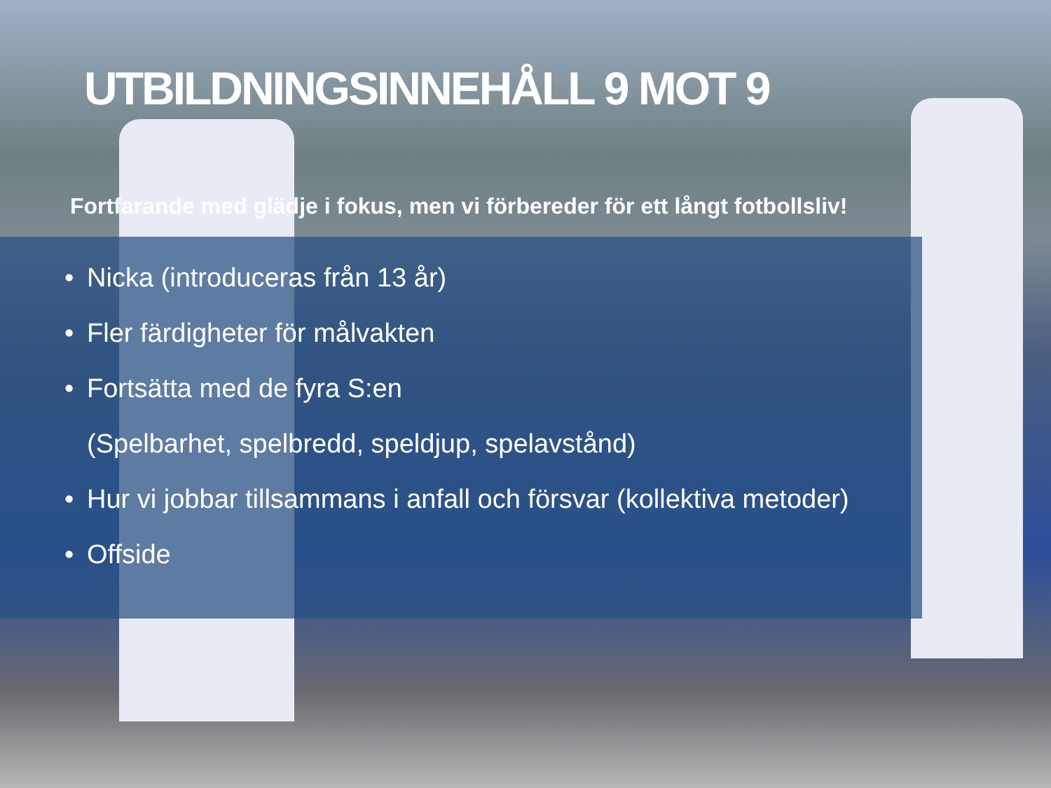UTBILDNINGSINNEHÅLL 9 MOT 9
Fortfarande med glädje i fokus, men vi förbereder för ett långt fotbollsliv!
• Nicka (introduceras från 13 år)
• Fler färdigheter för målvakten
• Fortsätta med de fyra S:en
(Spelbarhet, spelbredd, speldjup, spelavstånd)
• Hur vi jobbar tillsammans i anfall och försvar (kollektiva metoder)
• Offside